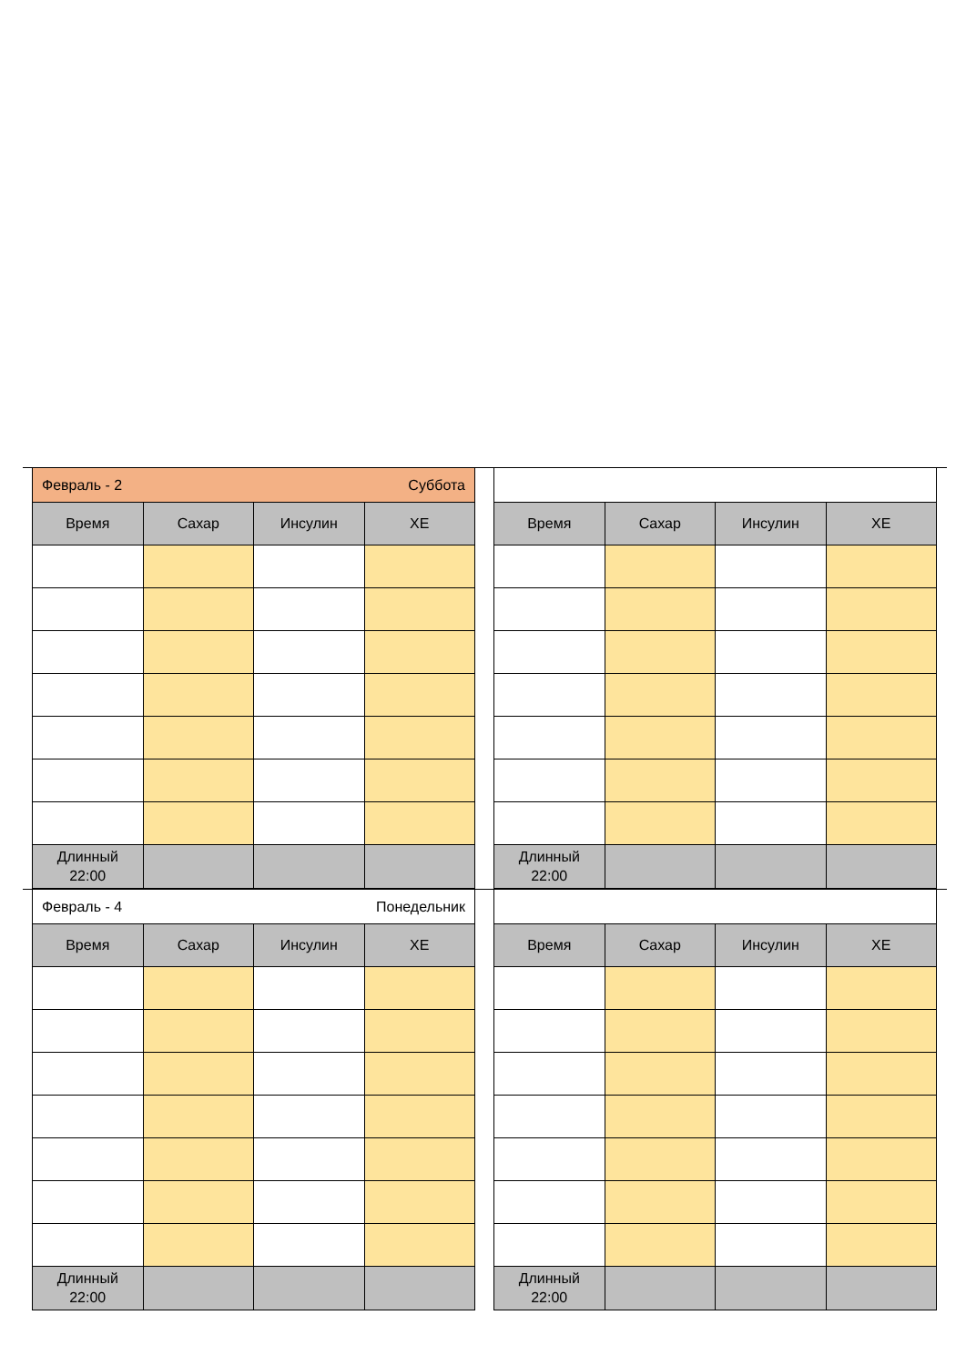| Февраль - 2 Суббота | | | |
| Время | Сахар | Инсулин | ХЕ |
| Длинный 22:00 | | | |
| Время | Сахар | Инсулин | ХЕ |
| --- | --- | --- | --- |
| Длинный 22:00 | | | |
| Февраль - 4 Понедельник | | | |
| Время | Сахар | Инсулин | ХЕ |
| Длинный 22:00 | | | |
| Время | Сахар | Инсулин | ХЕ |
| --- | --- | --- | --- |
| Длинный 22:00 | | | |